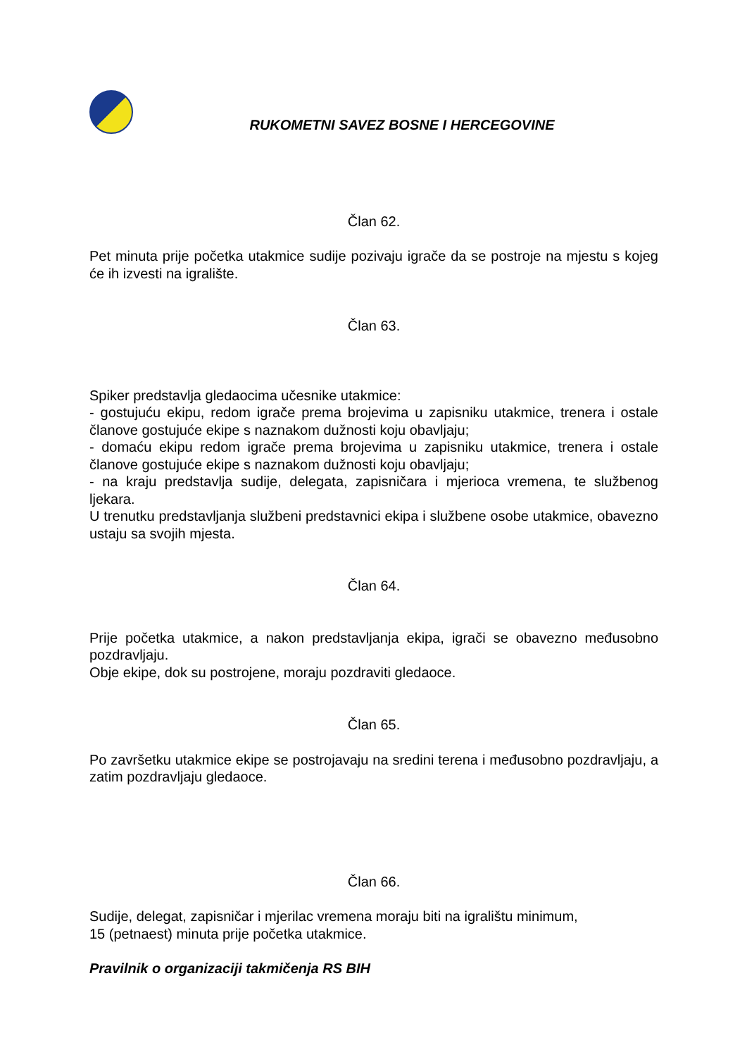RUKOMETNI SAVEZ BOSNE I HERCEGOVINE
Član 62.
Pet minuta prije početka utakmice sudije pozivaju igrače da se postroje na mjestu s kojeg će ih izvesti na igralište.
Član 63.
Spiker predstavlja gledaocima učesnike utakmice:
- gostujuću ekipu, redom igrače prema brojevima u zapisniku utakmice, trenera i ostale članove gostujuće ekipe s naznakom dužnosti koju obavljaju;
- domaću ekipu redom igrače prema brojevima u zapisniku utakmice, trenera i ostale članove gostujuće ekipe s naznakom dužnosti koju obavljaju;
- na kraju predstavlja sudije, delegata, zapisničara i mjerioca vremena, te službenog ljekara.
U trenutku predstavljanja službeni predstavnici ekipa i službene osobe utakmice, obavezno ustaju sa svojih mjesta.
Član 64.
Prije početka utakmice, a nakon predstavljanja ekipa, igrači se obavezno međusobno pozdravljaju.
Obje ekipe, dok su postrojene, moraju pozdraviti gledaoce.
Član 65.
Po završetku utakmice ekipe se postrojavaju na sredini terena i međusobno pozdravljaju, a zatim pozdravljaju gledaoce.
Član 66.
Sudije, delegat, zapisničar i mjerilac vremena moraju biti na igralištu minimum,
15 (petnaest) minuta prije početka utakmice.
Pravilnik o organizaciji takmičenja RS BIH